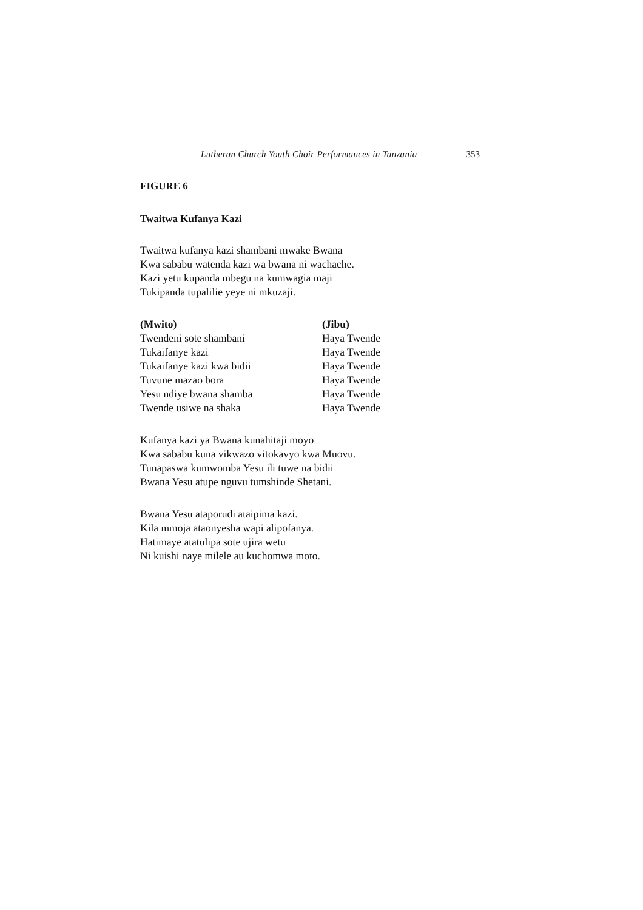Lutheran Church Youth Choir Performances in Tanzania 353
FIGURE 6
Twaitwa Kufanya Kazi
Twaitwa kufanya kazi shambani mwake Bwana
Kwa sababu watenda kazi wa bwana ni wachache.
Kazi yetu kupanda mbegu na kumwagia maji
Tukipanda tupalilie yeye ni mkuzaji.
| (Mwito) | (Jibu) |
| --- | --- |
| Twendeni sote shambani | Haya Twende |
| Tukaifanye kazi | Haya Twende |
| Tukaifanye kazi kwa bidii | Haya Twende |
| Tuvune mazao bora | Haya Twende |
| Yesu ndiye bwana shamba | Haya Twende |
| Twende usiwe na shaka | Haya Twende |
Kufanya kazi ya Bwana kunahitaji moyo
Kwa sababu kuna vikwazo vitokavyo kwa Muovu.
Tunapaswa kumwomba Yesu ili tuwe na bidii
Bwana Yesu atupe nguvu tumshinde Shetani.
Bwana Yesu ataporudi ataipima kazi.
Kila mmoja ataonyesha wapi alipofanya.
Hatimaye atatulipa sote ujira wetu
Ni kuishi naye milele au kuchomwa moto.